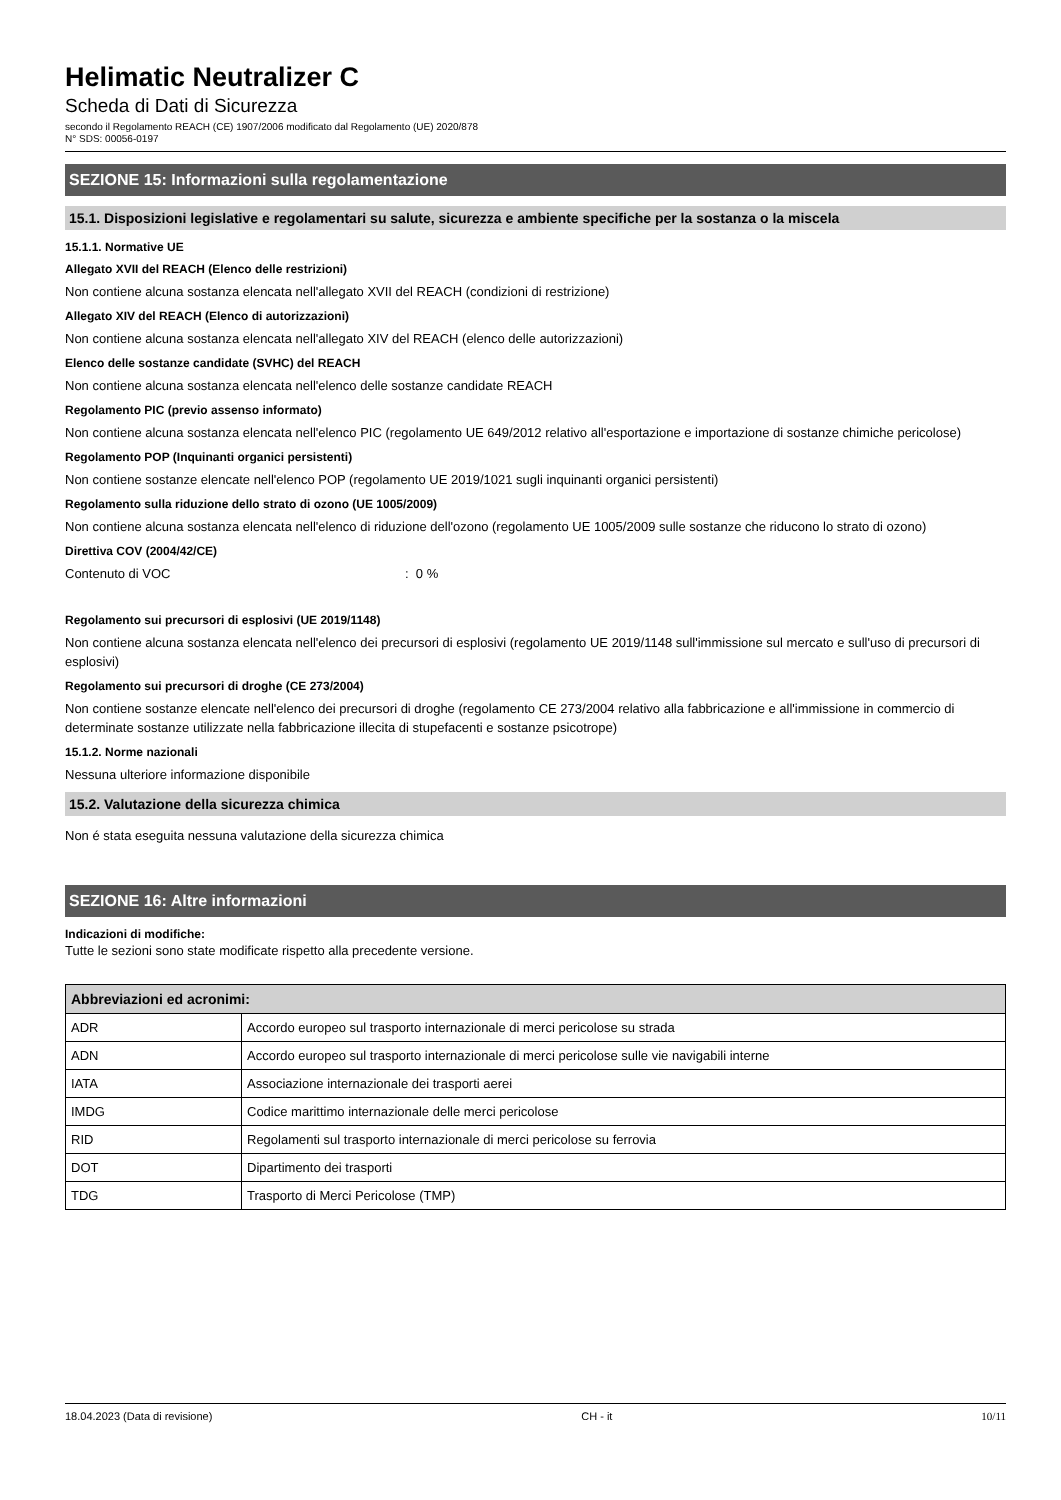Helimatic Neutralizer C
Scheda di Dati di Sicurezza
secondo il Regolamento REACH (CE) 1907/2006 modificato dal Regolamento (UE) 2020/878
N° SDS: 00056-0197
SEZIONE 15: Informazioni sulla regolamentazione
15.1. Disposizioni legislative e regolamentari su salute, sicurezza e ambiente specifiche per la sostanza o la miscela
15.1.1. Normative UE
Allegato XVII del REACH (Elenco delle restrizioni)
Non contiene alcuna sostanza elencata nell'allegato XVII del REACH (condizioni di restrizione)
Allegato XIV del REACH (Elenco di autorizzazioni)
Non contiene alcuna sostanza elencata nell'allegato XIV del REACH (elenco delle autorizzazioni)
Elenco delle sostanze candidate (SVHC) del REACH
Non contiene alcuna sostanza elencata nell'elenco delle sostanze candidate REACH
Regolamento PIC (previo assenso informato)
Non contiene alcuna sostanza elencata nell'elenco PIC (regolamento UE 649/2012 relativo all'esportazione e importazione di sostanze chimiche pericolose)
Regolamento POP (Inquinanti organici persistenti)
Non contiene sostanze elencate nell'elenco POP (regolamento UE 2019/1021 sugli inquinanti organici persistenti)
Regolamento sulla riduzione dello strato di ozono (UE 1005/2009)
Non contiene alcuna sostanza elencata nell'elenco di riduzione dell'ozono (regolamento UE 1005/2009 sulle sostanze che riducono lo strato di ozono)
Direttiva COV (2004/42/CE)
Contenuto di VOC : 0 %
Regolamento sui precursori di esplosivi (UE 2019/1148)
Non contiene alcuna sostanza elencata nell'elenco dei precursori di esplosivi (regolamento UE 2019/1148 sull'immissione sul mercato e sull'uso di precursori di esplosivi)
Regolamento sui precursori di droghe (CE 273/2004)
Non contiene sostanze elencate nell'elenco dei precursori di droghe (regolamento CE 273/2004 relativo alla fabbricazione e all'immissione in commercio di determinate sostanze utilizzate nella fabbricazione illecita di stupefacenti e sostanze psicotrope)
15.1.2. Norme nazionali
Nessuna ulteriore informazione disponibile
15.2. Valutazione della sicurezza chimica
Non é stata eseguita nessuna valutazione della sicurezza chimica
SEZIONE 16: Altre informazioni
Indicazioni di modifiche:
Tutte le sezioni sono state modificate rispetto alla precedente versione.
| Abbreviazioni ed acronimi: | |
| --- | --- |
| ADR | Accordo europeo sul trasporto internazionale di merci pericolose su strada |
| ADN | Accordo europeo sul trasporto internazionale di merci pericolose sulle vie navigabili interne |
| IATA | Associazione internazionale dei trasporti aerei |
| IMDG | Codice marittimo internazionale delle merci pericolose |
| RID | Regolamenti sul trasporto internazionale di merci pericolose su ferrovia |
| DOT | Dipartimento dei trasporti |
| TDG | Trasporto di Merci Pericolose (TMP) |
18.04.2023 (Data di revisione) CH - it 10/11